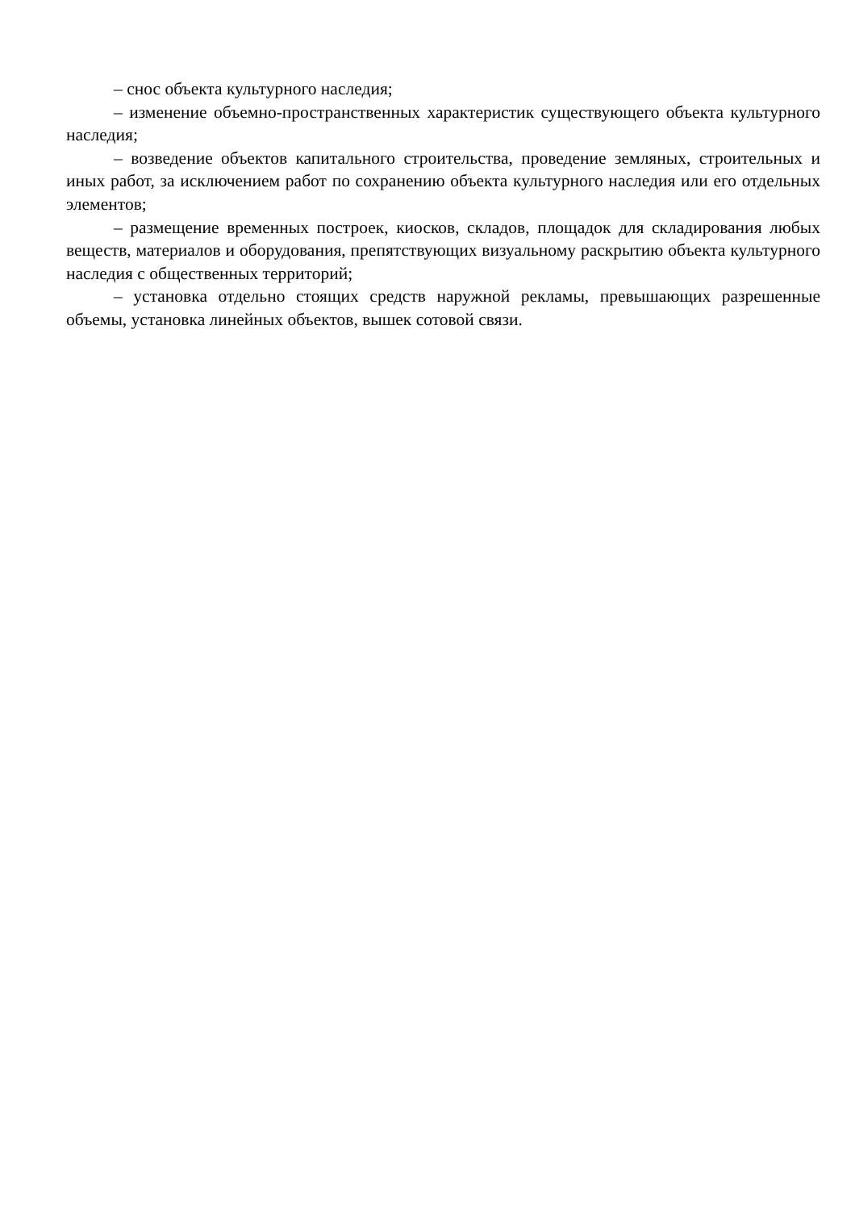– снос объекта культурного наследия;
– изменение объемно-пространственных характеристик существующего объекта культурного наследия;
– возведение объектов капитального строительства, проведение земляных, строительных и иных работ, за исключением работ по сохранению объекта культурного наследия или его отдельных элементов;
– размещение временных построек, киосков, складов, площадок для складирования любых веществ, материалов и оборудования, препятствующих визуальному раскрытию объекта культурного наследия с общественных территорий;
– установка отдельно стоящих средств наружной рекламы, превышающих разрешенные объемы, установка линейных объектов, вышек сотовой связи.